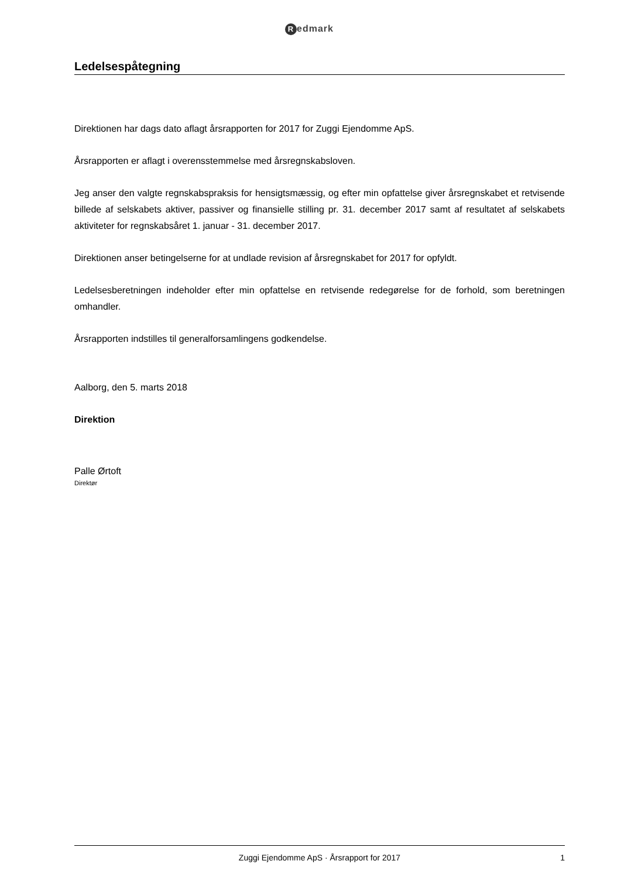Redmark
Ledelsespåtegning
Direktionen har dags dato aflagt årsrapporten for 2017 for Zuggi Ejendomme ApS.
Årsrapporten er aflagt i overensstemmelse med årsregnskabsloven.
Jeg anser den valgte regnskabspraksis for hensigtsmæssig, og efter min opfattelse giver årsregnskabet et retvisende billede af selskabets aktiver, passiver og finansielle stilling pr. 31. december 2017 samt af resultatet af selskabets aktiviteter for regnskabsåret 1. januar - 31. december 2017.
Direktionen anser betingelserne for at undlade revision af årsregnskabet for 2017 for opfyldt.
Ledelsesberetningen indeholder efter min opfattelse en retvisende redegørelse for de forhold, som beretningen omhandler.
Årsrapporten indstilles til generalforsamlingens godkendelse.
Aalborg, den 5. marts 2018
Direktion
Palle Ørtoft
Direktør
Zuggi Ejendomme ApS · Årsrapport for 2017
1